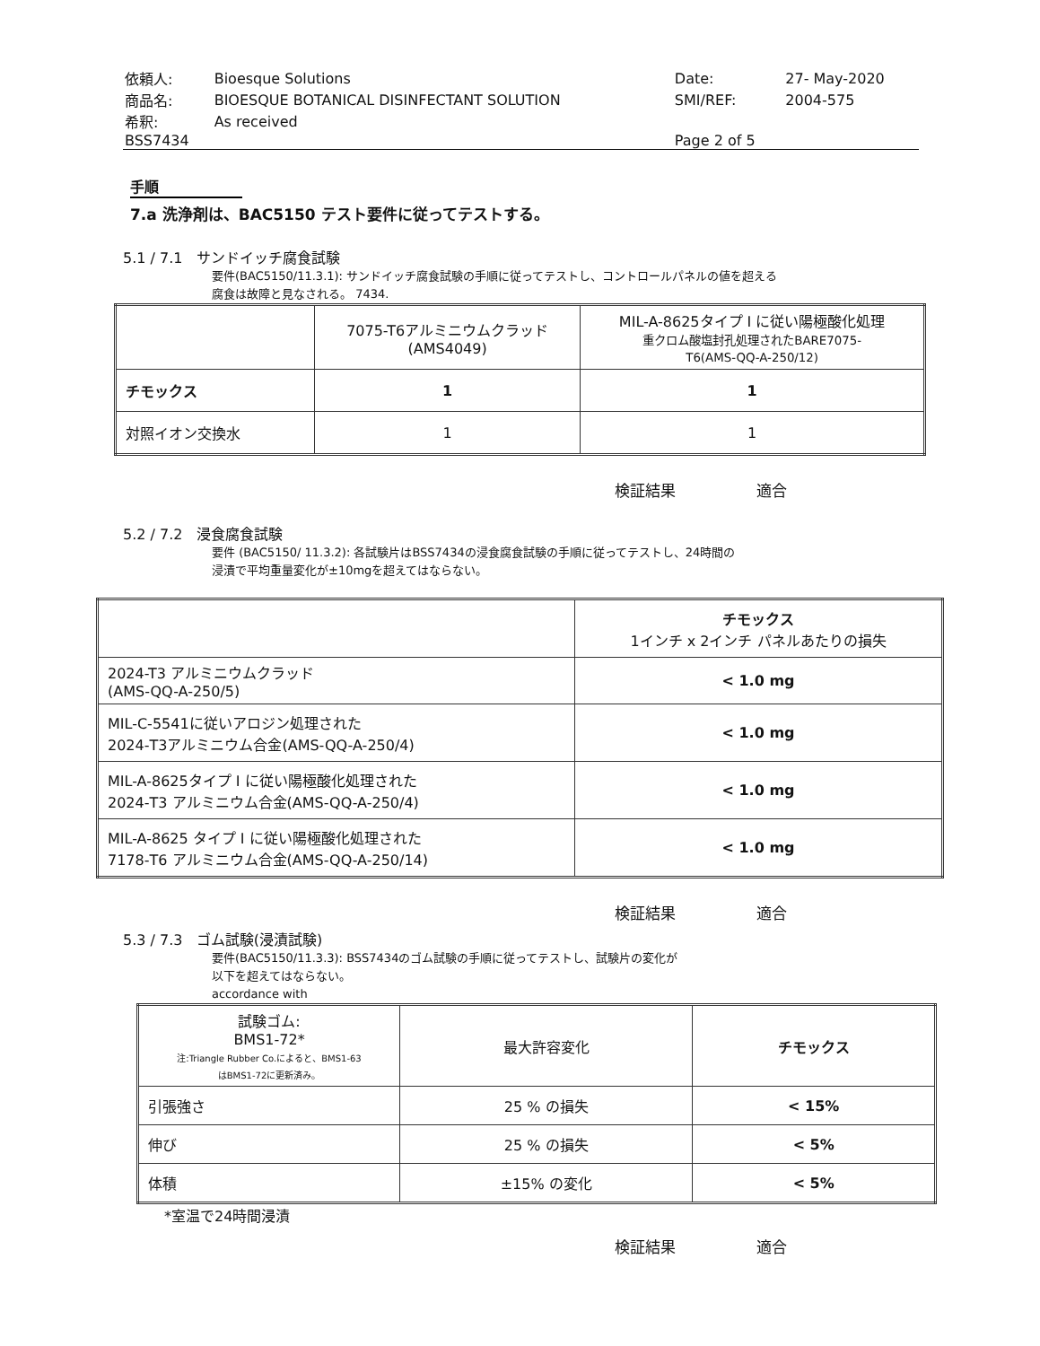| 依頼人: | Bioesque Solutions | Date: | 27- May-2020 |
| 商品名: | BIOESQUE BOTANICAL DISINFECTANT SOLUTION | SMI/REF: | 2004-575 |
| 希釈: | As received | | |
| BSS7434 | | Page 2 of 5 | |
手順
7.a 洗浄剤は、BAC5150 テスト要件に従ってテストする。
5.1 / 7.1 サンドイッチ腐食試験
要件(BAC5150/11.3.1): サンドイッチ腐食試験の手順に従ってテストし、コントロールパネルの値を超える
腐食は故障と見なされる。 7434.
| | 7075-T6アルミニウムクラッド (AMS4049) | MIL-A-8625タイプ I に従い陽極酸化処理 重クロム酸塩封孔処理されたBARE7075- T6(AMS-QQ-A-250/12) |
| チモックス | 1 | 1 |
| 対照イオン交換水 | 1 | 1 |
検証結果 適合
5.2 / 7.2 浸食腐食試験
要件 (BAC5150/ 11.3.2): 各試験片はBSS7434の浸食腐食試験の手順に従ってテストし、24時間の
浸漬で平均重量変化が±10mgを超えてはならない。
| | チモックス 1インチ x 2インチ パネルあたりの損失 |
| 2024-T3 アルミニウムクラッド (AMS-QQ-A-250/5) | < 1.0 mg |
| MIL-C-5541に従いアロジン処理された 2024-T3アルミニウム合金(AMS-QQ-A-250/4) | < 1.0 mg |
| MIL-A-8625タイプ I に従い陽極酸化処理された 2024-T3 アルミニウム合金(AMS-QQ-A-250/4) | < 1.0 mg |
| MIL-A-8625 タイプ I に従い陽極酸化処理された 7178-T6 アルミニウム合金(AMS-QQ-A-250/14) | < 1.0 mg |
検証結果 適合
5.3 / 7.3 ゴム試験(浸漬試験)
要件(BAC5150/11.3.3): BSS7434のゴム試験の手順に従ってテストし、試験片の変化が
以下を超えてはならない。
accordance with
| 試験ゴム: BMS1-72* 注:Triangle Rubber Co.によると、BMS1-63 はBMS1-72に更新済み。 | 最大許容変化 | チモックス |
| 引張強さ | 25 % の損失 | < 15% |
| 伸び | 25 % の損失 | < 5% |
| 体積 | ±15% の変化 | < 5% |
*室温で24時間浸漬
検証結果 適合